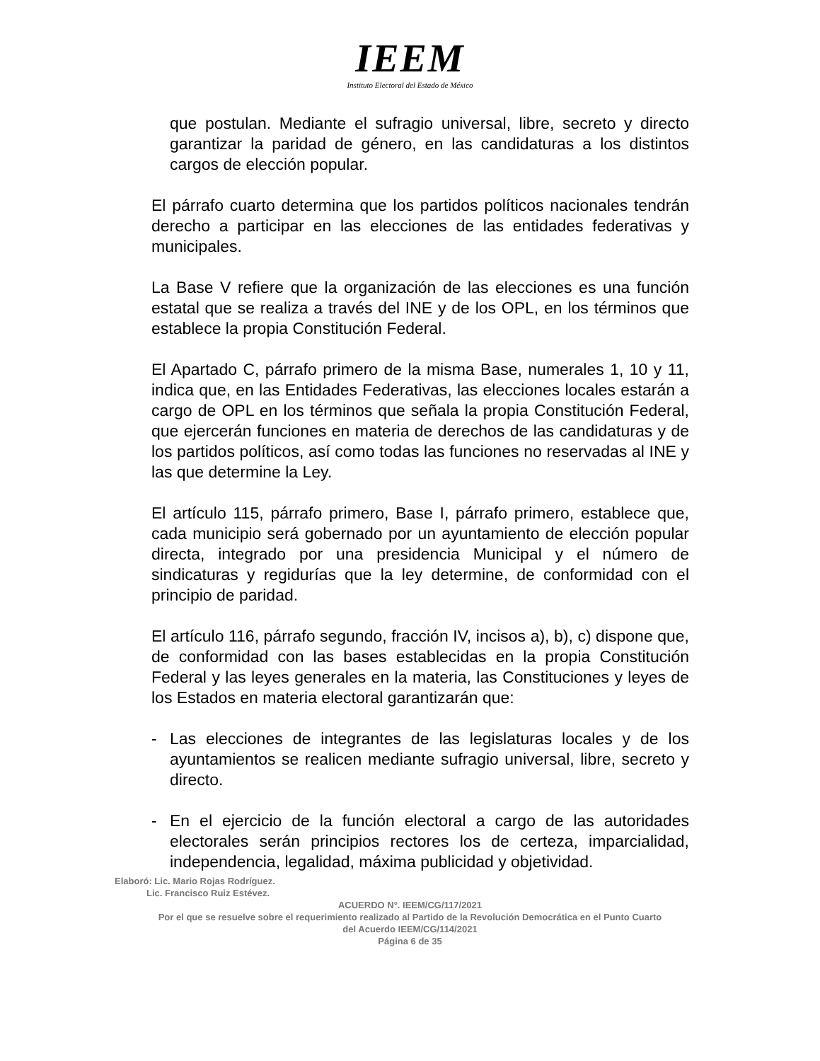IEEM
Instituto Electoral del Estado de México
que postulan. Mediante el sufragio universal, libre, secreto y directo garantizar la paridad de género, en las candidaturas a los distintos cargos de elección popular.
El párrafo cuarto determina que los partidos políticos nacionales tendrán derecho a participar en las elecciones de las entidades federativas y municipales.
La Base V refiere que la organización de las elecciones es una función estatal que se realiza a través del INE y de los OPL, en los términos que establece la propia Constitución Federal.
El Apartado C, párrafo primero de la misma Base, numerales 1, 10 y 11, indica que, en las Entidades Federativas, las elecciones locales estarán a cargo de OPL en los términos que señala la propia Constitución Federal, que ejercerán funciones en materia de derechos de las candidaturas y de los partidos políticos, así como todas las funciones no reservadas al INE y las que determine la Ley.
El artículo 115, párrafo primero, Base I, párrafo primero, establece que, cada municipio será gobernado por un ayuntamiento de elección popular directa, integrado por una presidencia Municipal y el número de sindicaturas y regidurías que la ley determine, de conformidad con el principio de paridad.
El artículo 116, párrafo segundo, fracción IV, incisos a), b), c) dispone que, de conformidad con las bases establecidas en la propia Constitución Federal y las leyes generales en la materia, las Constituciones y leyes de los Estados en materia electoral garantizarán que:
- Las elecciones de integrantes de las legislaturas locales y de los ayuntamientos se realicen mediante sufragio universal, libre, secreto y directo.
- En el ejercicio de la función electoral a cargo de las autoridades electorales serán principios rectores los de certeza, imparcialidad, independencia, legalidad, máxima publicidad y objetividad.
Elaboró: Lic. Mario Rojas Rodríguez.
Lic. Francisco Ruiz Estévez.
ACUERDO N°. IEEM/CG/117/2021
Por el que se resuelve sobre el requerimiento realizado al Partido de la Revolución Democrática en el Punto Cuarto
del Acuerdo IEEM/CG/114/2021
Página 6 de 35